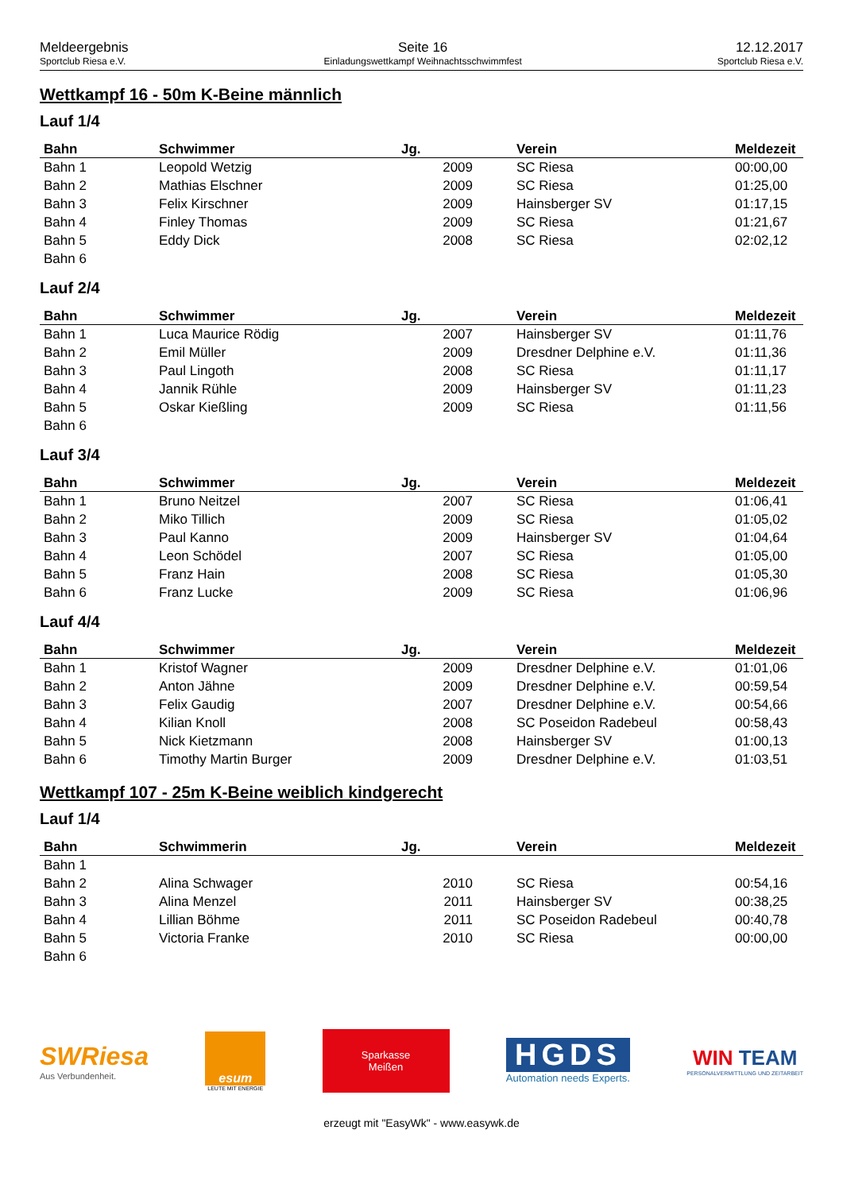Meldeergebnis
Sportclub Riesa e.V.
Seite 16
Einladungswettkampf Weihnachtsschwimmfest
12.12.2017
Sportclub Riesa e.V.
Wettkampf 16 - 50m K-Beine männlich
Lauf 1/4
| Bahn | Schwimmer | Jg. | Verein | Meldezeit |
| --- | --- | --- | --- | --- |
| Bahn 1 | Leopold Wetzig | 2009 | SC Riesa | 00:00,00 |
| Bahn 2 | Mathias Elschner | 2009 | SC Riesa | 01:25,00 |
| Bahn 3 | Felix Kirschner | 2009 | Hainsberger SV | 01:17,15 |
| Bahn 4 | Finley Thomas | 2009 | SC Riesa | 01:21,67 |
| Bahn 5 | Eddy Dick | 2008 | SC Riesa | 02:02,12 |
| Bahn 6 | | | | |
Lauf 2/4
| Bahn | Schwimmer | Jg. | Verein | Meldezeit |
| --- | --- | --- | --- | --- |
| Bahn 1 | Luca Maurice Rödig | 2007 | Hainsberger SV | 01:11,76 |
| Bahn 2 | Emil Müller | 2009 | Dresdner Delphine e.V. | 01:11,36 |
| Bahn 3 | Paul Lingoth | 2008 | SC Riesa | 01:11,17 |
| Bahn 4 | Jannik Rühle | 2009 | Hainsberger SV | 01:11,23 |
| Bahn 5 | Oskar Kießling | 2009 | SC Riesa | 01:11,56 |
| Bahn 6 | | | | |
Lauf 3/4
| Bahn | Schwimmer | Jg. | Verein | Meldezeit |
| --- | --- | --- | --- | --- |
| Bahn 1 | Bruno Neitzel | 2007 | SC Riesa | 01:06,41 |
| Bahn 2 | Miko Tillich | 2009 | SC Riesa | 01:05,02 |
| Bahn 3 | Paul Kanno | 2009 | Hainsberger SV | 01:04,64 |
| Bahn 4 | Leon Schödel | 2007 | SC Riesa | 01:05,00 |
| Bahn 5 | Franz Hain | 2008 | SC Riesa | 01:05,30 |
| Bahn 6 | Franz Lucke | 2009 | SC Riesa | 01:06,96 |
Lauf 4/4
| Bahn | Schwimmer | Jg. | Verein | Meldezeit |
| --- | --- | --- | --- | --- |
| Bahn 1 | Kristof Wagner | 2009 | Dresdner Delphine e.V. | 01:01,06 |
| Bahn 2 | Anton Jähne | 2009 | Dresdner Delphine e.V. | 00:59,54 |
| Bahn 3 | Felix Gaudig | 2007 | Dresdner Delphine e.V. | 00:54,66 |
| Bahn 4 | Kilian Knoll | 2008 | SC Poseidon Radebeul | 00:58,43 |
| Bahn 5 | Nick Kietzmann | 2008 | Hainsberger SV | 01:00,13 |
| Bahn 6 | Timothy Martin Burger | 2009 | Dresdner Delphine e.V. | 01:03,51 |
Wettkampf 107 - 25m K-Beine weiblich kindgerecht
Lauf 1/4
| Bahn | Schwimmerin | Jg. | Verein | Meldezeit |
| --- | --- | --- | --- | --- |
| Bahn 1 | | | | |
| Bahn 2 | Alina Schwager | 2010 | SC Riesa | 00:54,16 |
| Bahn 3 | Alina Menzel | 2011 | Hainsberger SV | 00:38,25 |
| Bahn 4 | Lillian Böhme | 2011 | SC Poseidon Radebeul | 00:40,78 |
| Bahn 5 | Victoria Franke | 2010 | SC Riesa | 00:00,00 |
| Bahn 6 | | | | |
SWRiesa
Aus Verbundenheit.
esum
LEUTE MIT ENERGIE
Sparkasse
Meißen
HGDS
Automation needs Experts.
WIN TEAM
PERSONALVERMITTLUNG UND ZEITARBEIT
erzeugt mit "EasyWk" - www.easywk.de